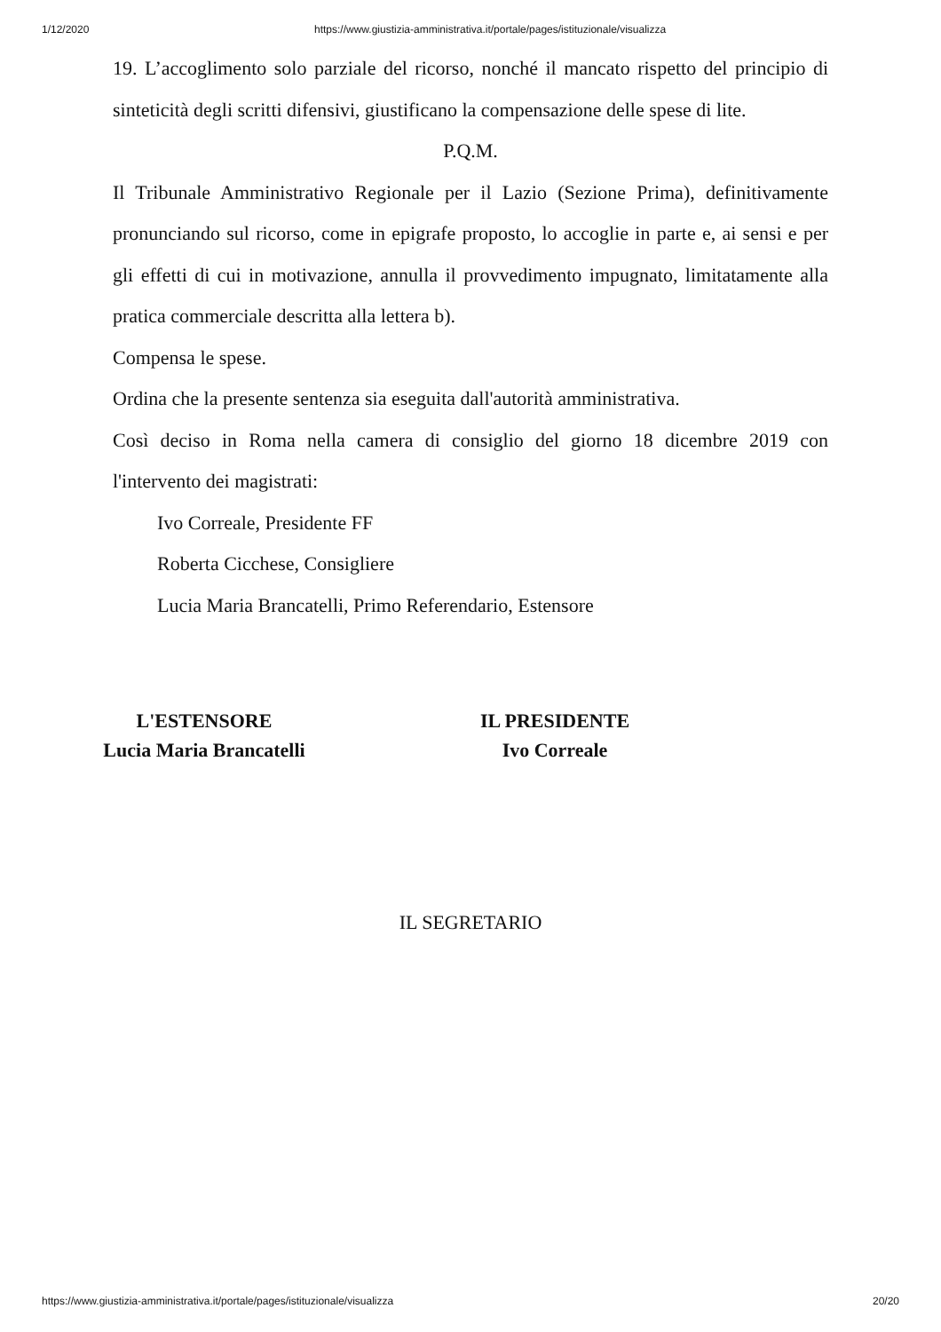1/12/2020 https://www.giustizia-amministrativa.it/portale/pages/istituzionale/visualizza
19. L’accoglimento solo parziale del ricorso, nonché il mancato rispetto del principio di sinteticità degli scritti difensivi, giustificano la compensazione delle spese di lite.
P.Q.M.
Il Tribunale Amministrativo Regionale per il Lazio (Sezione Prima), definitivamente pronunciando sul ricorso, come in epigrafe proposto, lo accoglie in parte e, ai sensi e per gli effetti di cui in motivazione, annulla il provvedimento impugnato, limitatamente alla pratica commerciale descritta alla lettera b).
Compensa le spese.
Ordina che la presente sentenza sia eseguita dall'autorità amministrativa.
Così deciso in Roma nella camera di consiglio del giorno 18 dicembre 2019 con l'intervento dei magistrati:
Ivo Correale, Presidente FF
Roberta Cicchese, Consigliere
Lucia Maria Brancatelli, Primo Referendario, Estensore
L'ESTENSORE
Lucia Maria Brancatelli
IL PRESIDENTE
Ivo Correale
IL SEGRETARIO
https://www.giustizia-amministrativa.it/portale/pages/istituzionale/visualizza 20/20